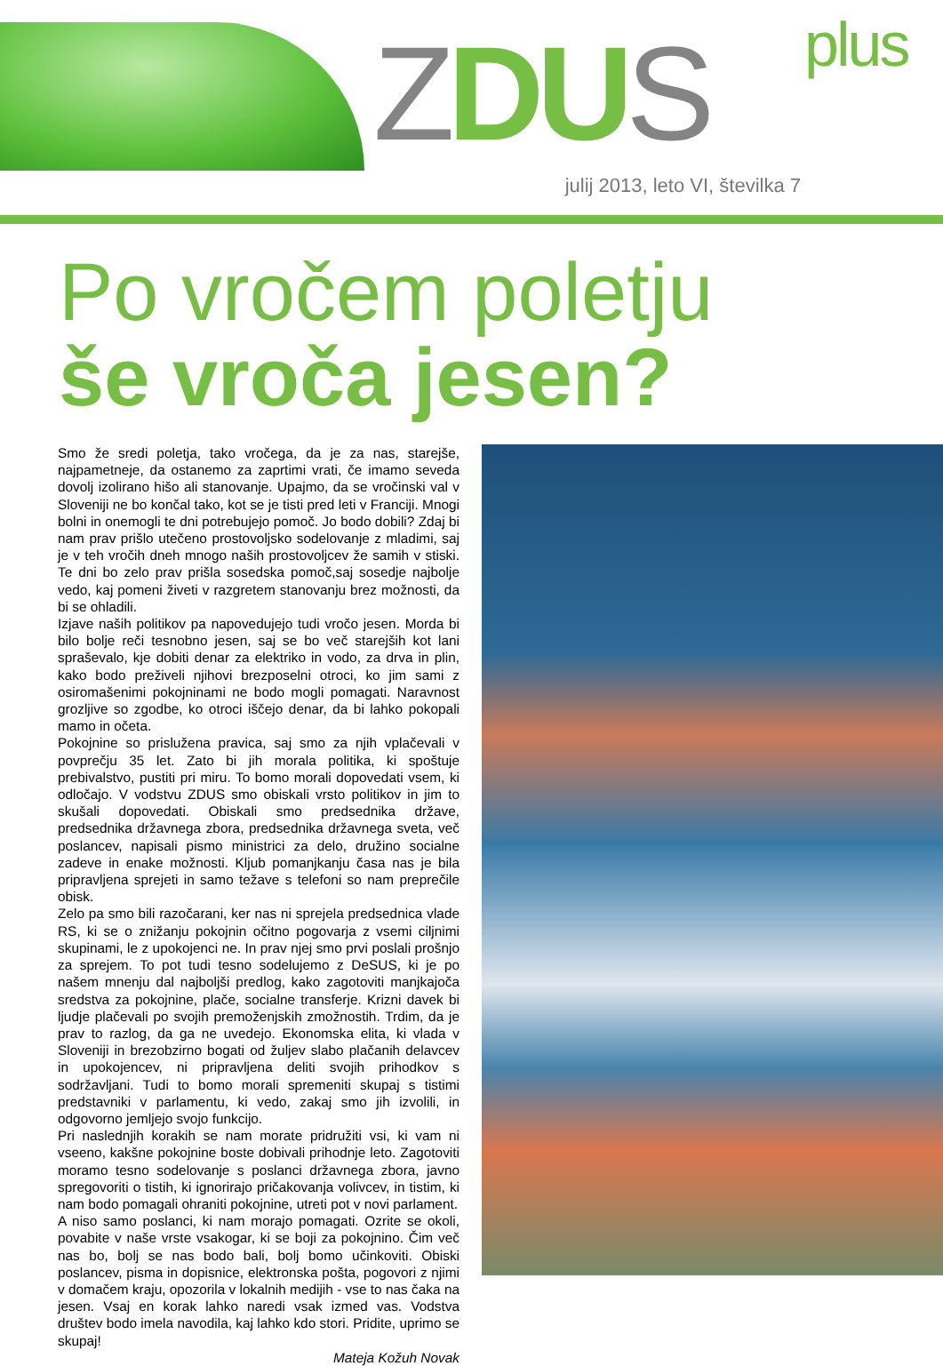ZDU S plus
julij 2013, leto VI, številka 7
Po vročem poletju
še vroča jesen?
Smo že sredi poletja, tako vročega, da je za nas, starejše, najpametneje, da ostanemo za zaprtimi vrati, če imamo seveda dovolj izolirano hišo ali stanovanje. Upajmo, da se vročinski val v Sloveniji ne bo končal tako, kot se je tisti pred leti v Franciji. Mnogi bolni in onemogli te dni potrebujejo pomoč. Jo bodo dobili? Zdaj bi nam prav prišlo utečeno prostovoljsko sodelovanje z mladimi, saj je v teh vročih dneh mnogo naših prostovoljcev že samih v stiski. Te dni bo zelo prav prišla sosedska pomoč,saj sosedje najbolje vedo, kaj pomeni živeti v razgretem stanovanju brez možnosti, da bi se ohladili.
Izjave naših politikov pa napovedujejo tudi vročo jesen. Morda bi bilo bolje reči tesnobno jesen, saj se bo več starejših kot lani spraševalo, kje dobiti denar za elektriko in vodo, za drva in plin, kako bodo preživeli njihovi brezposelni otroci, ko jim sami z osiromašenimi pokojninami ne bodo mogli pomagati. Naravnost grozljive so zgodbe, ko otroci iščejo denar, da bi lahko pokopali mamo in očeta.
Pokojnine so prislužena pravica, saj smo za njih vplačevali v povprečju 35 let. Zato bi jih morala politika, ki spoštuje prebivalstvo, pustiti pri miru. To bomo morali dopovedati vsem, ki odločajo. V vodstvu ZDUS smo obiskali vrsto politikov in jim to skušali dopovedati. Obiskali smo predsednika države, predsednika državnega zbora, predsednika državnega sveta, več poslancev, napisali pismo ministrici za delo, družino socialne zadeve in enake možnosti. Kljub pomanjkanju časa nas je bila pripravljena sprejeti in samo težave s telefoni so nam preprečile obisk.
Zelo pa smo bili razočarani, ker nas ni sprejela predsednica vlade RS, ki se o znižanju pokojnin očitno pogovarja z vsemi ciljnimi skupinami, le z upokojenci ne. In prav njej smo prvi poslali prošnjo za sprejem. To pot tudi tesno sodelujemo z DeSUS, ki je po našem mnenju dal najboljši predlog, kako zagotoviti manjkajoča sredstva za pokojnine, plače, socialne transferje. Krizni davek bi ljudje plačevali po svojih premoženjskih zmožnostih. Trdim, da je prav to razlog, da ga ne uvedejo. Ekonomska elita, ki vlada v Sloveniji in brezobzirno bogati od žuljev slabo plačanih delavcev in upokojencev, ni pripravljena deliti svojih prihodkov s sodržavljani. Tudi to bomo morali spremeniti skupaj s tistimi predstavniki v parlamentu, ki vedo, zakaj smo jih izvolili, in odgovorno jemljejo svojo funkcijo.
Pri naslednjih korakih se nam morate pridružiti vsi, ki vam ni vseeno, kakšne pokojnine boste dobivali prihodnje leto. Zagotoviti moramo tesno sodelovanje s poslanci državnega zbora, javno spregovoriti o tistih, ki ignorirajo pričakovanja volivcev, in tistim, ki nam bodo pomagali ohraniti pokojnine, utreti pot v novi parlament.
A niso samo poslanci, ki nam morajo pomagati. Ozrite se okoli, povabite v naše vrste vsakogar, ki se boji za pokojnino. Čim več nas bo, bolj se nas bodo bali, bolj bomo učinkoviti. Obiski poslancev, pisma in dopisnice, elektronska pošta, pogovori z njimi v domačem kraju, opozorila v lokalnih medijih - vse to nas čaka na jesen. Vsaj en korak lahko naredi vsak izmed vas. Vodstva društev bodo imela navodila, kaj lahko kdo stori. Pridite, uprimo se skupaj!
Mateja Kožuh Novak